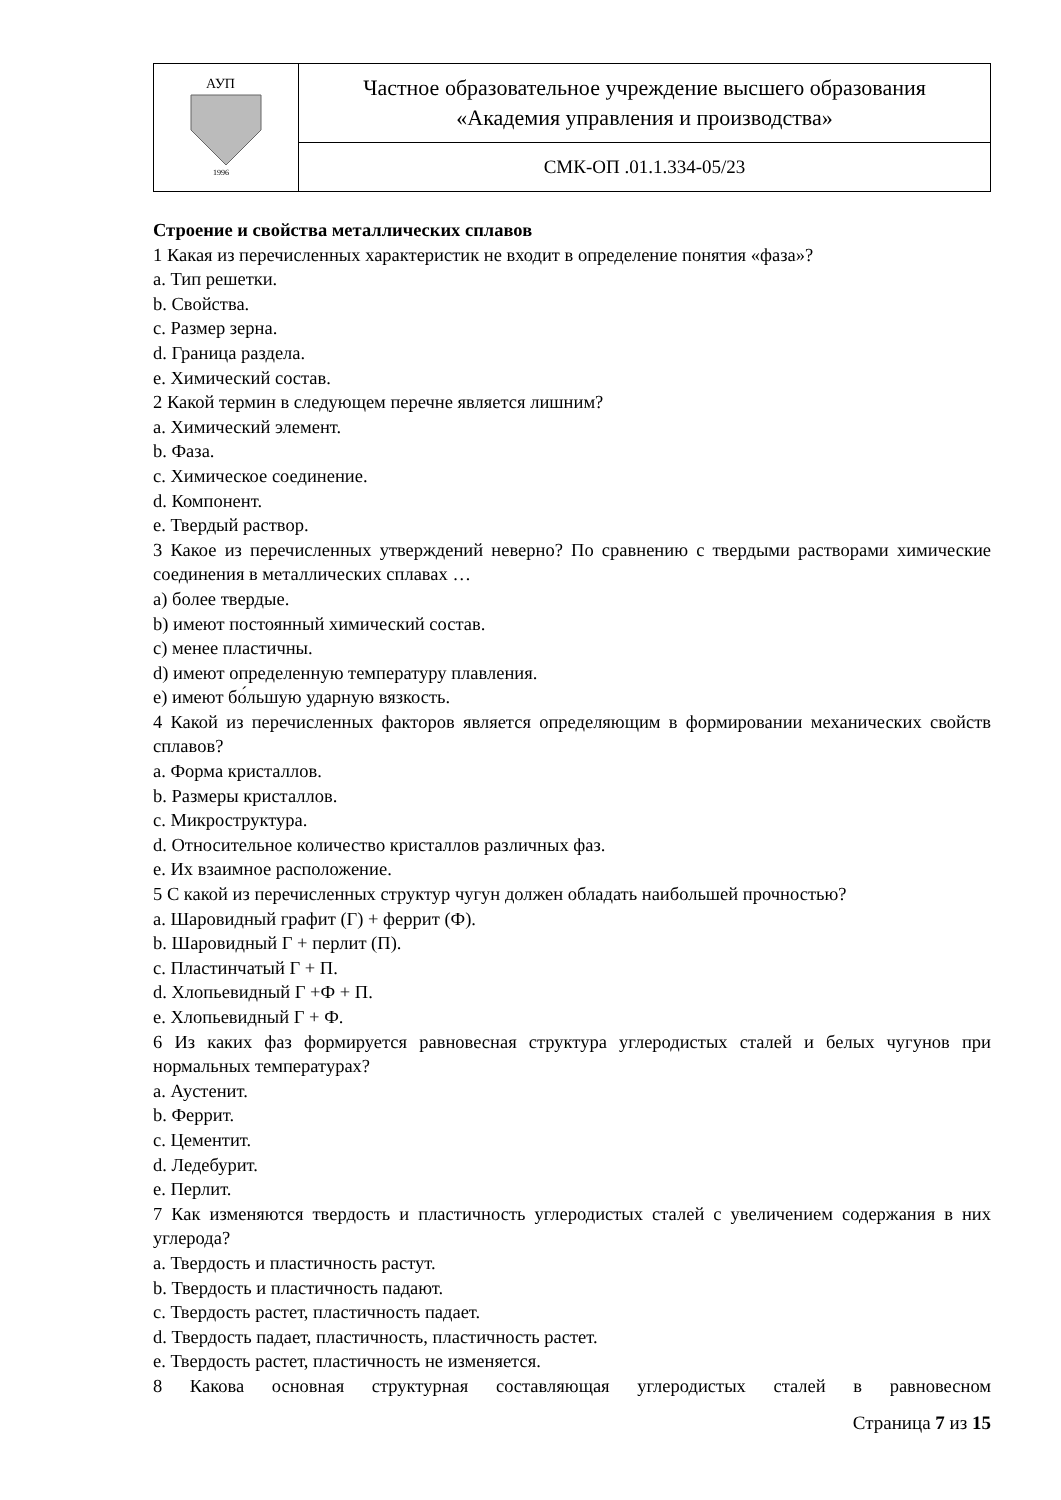| АУП 1996 | Частное образовательное учреждение высшего образования «Академия управления и производства» |
| | СМК-ОП .01.1.334-05/23 |
Строение и свойства металлических сплавов
1 Какая из перечисленных характеристик не входит в определение понятия «фаза»?
a. Тип решетки.
b. Свойства.
c. Размер зерна.
d. Граница раздела.
e. Химический состав.
2 Какой термин в следующем перечне является лишним?
a. Химический элемент.
b. Фаза.
c. Химическое соединение.
d. Компонент.
e. Твердый раствор.
3 Какое из перечисленных утверждений неверно? По сравнению с твердыми растворами химические соединения в металлических сплавах …
a) более твердые.
b) имеют постоянный химический состав.
c) менее пластичны.
d) имеют определенную температуру плавления.
e) имеют бо́льшую ударную вязкость.
4 Какой из перечисленных факторов является определяющим в формировании механических свойств сплавов?
a. Форма кристаллов.
b. Размеры кристаллов.
c. Микроструктура.
d. Относительное количество кристаллов различных фаз.
e. Их взаимное расположение.
5 С какой из перечисленных структур чугун должен обладать наибольшей прочностью?
a. Шаровидный графит (Г) + феррит (Ф).
b. Шаровидный Г + перлит (П).
c. Пластинчатый Г + П.
d. Хлопьевидный Г +Ф + П.
e. Хлопьевидный Г + Ф.
6 Из каких фаз формируется равновесная структура углеродистых сталей и белых чугунов при нормальных температурах?
a. Аустенит.
b. Феррит.
c. Цементит.
d. Ледебурит.
e. Перлит.
7 Как изменяются твердость и пластичность углеродистых сталей с увеличением содержания в них углерода?
a. Твердость и пластичность растут.
b. Твердость и пластичность падают.
c. Твердость растет, пластичность падает.
d. Твердость падает, пластичность, пластичность растет.
e. Твердость растет, пластичность не изменяется.
8 Какова основная структурная составляющая углеродистых сталей в равновесном
Страница 7 из 15